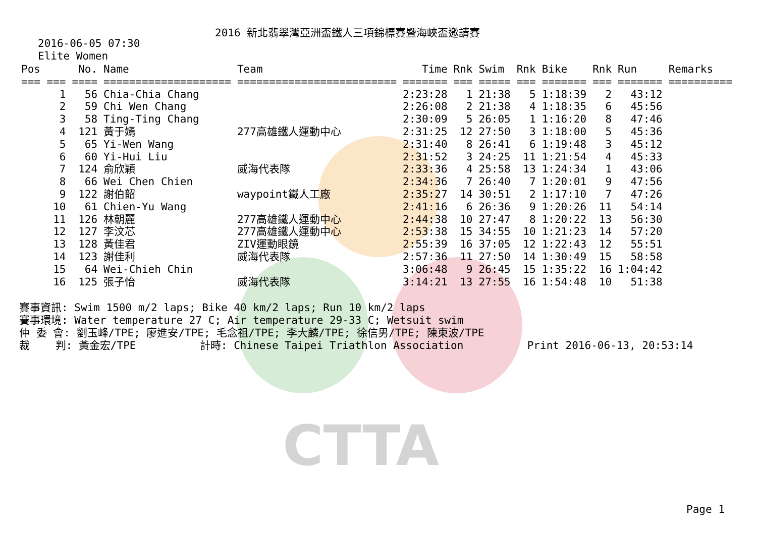CTTA
2016 新北翡翠灣亞洲盃鐵人三項錦標賽暨海峽盃邀請賽
2016-06-05 07:30
Elite Women
| Pos | No. | Name | Team | Time | Rnk | Swim | Rnk | Bike | Rnk | Run | Remarks |
| --- | --- | --- | --- | --- | --- | --- | --- | --- | --- | --- | --- |
| === === | ==== | ==================== | ========================= | ======= | === | ===== | === | ======= | === | ======= | ========== |
| 1 | 56 | Chia-Chia Chang | | 2:23:28 | 1 | 21:38 | 5 | 1:18:39 | 2 | 43:12 | |
| 2 | 59 | Chi Wen Chang | | 2:26:08 | 2 | 21:38 | 4 | 1:18:35 | 6 | 45:56 | |
| 3 | 58 | Ting-Ting Chang | | 2:30:09 | 5 | 26:05 | 1 | 1:16:20 | 8 | 47:46 | |
| 4 | 121 | 黃于嫣 | 277高雄鐵人運動中心 | 2:31:25 | 12 | 27:50 | 3 | 1:18:00 | 5 | 45:36 | |
| 5 | 65 | Yi-Wen Wang | | 2:31:40 | 8 | 26:41 | 6 | 1:19:48 | 3 | 45:12 | |
| 6 | 60 | Yi-Hui Liu | | 2:31:52 | 3 | 24:25 | 11 | 1:21:54 | 4 | 45:33 | |
| 7 | 124 | 俞欣穎 | 威海代表隊 | 2:33:36 | 4 | 25:58 | 13 | 1:24:34 | 1 | 43:06 | |
| 8 | 66 | Wei Chen Chien | | 2:34:36 | 7 | 26:40 | 7 | 1:20:01 | 9 | 47:56 | |
| 9 | 122 | 謝伯韶 | waypoint鐵人工廠 | 2:35:27 | 14 | 30:51 | 2 | 1:17:10 | 7 | 47:26 | |
| 10 | 61 | Chien-Yu Wang | | 2:41:16 | 6 | 26:36 | 9 | 1:20:26 | 11 | 54:14 | |
| 11 | 126 | 林朝麗 | 277高雄鐵人運動中心 | 2:44:38 | 10 | 27:47 | 8 | 1:20:22 | 13 | 56:30 | |
| 12 | 127 | 李汶芯 | 277高雄鐵人運動中心 | 2:53:38 | 15 | 34:55 | 10 | 1:21:23 | 14 | 57:20 | |
| 13 | 128 | 黃佳君 | ZIV運動眼鏡 | 2:55:39 | 16 | 37:05 | 12 | 1:22:43 | 12 | 55:51 | |
| 14 | 123 | 謝佳利 | 威海代表隊 | 2:57:36 | 11 | 27:50 | 14 | 1:30:49 | 15 | 58:58 | |
| 15 | 64 | Wei-Chieh Chin | | 3:06:48 | 9 | 26:45 | 15 | 1:35:22 | 16 | 1:04:42 | |
| 16 | 125 | 張子怡 | 威海代表隊 | 3:14:21 | 13 | 27:55 | 16 | 1:54:48 | 10 | 51:38 | |
賽事資訊: Swim 1500 m/2 laps; Bike 40 km/2 laps; Run 10 km/2 laps 賽事環境: Water temperature 27 C; Air temperature 29-33 C; Wetsuit swim 仲 委 會: 劉玉峰/TPE; 廖進安/TPE; 毛念祖/TPE; 李大麟/TPE; 徐信男/TPE; 陳東波/TPE 裁 判: 黃金宏/TPE 計時: Chinese Taipei Triathlon Association Print 2016-06-13, 20:53:14
Page 1